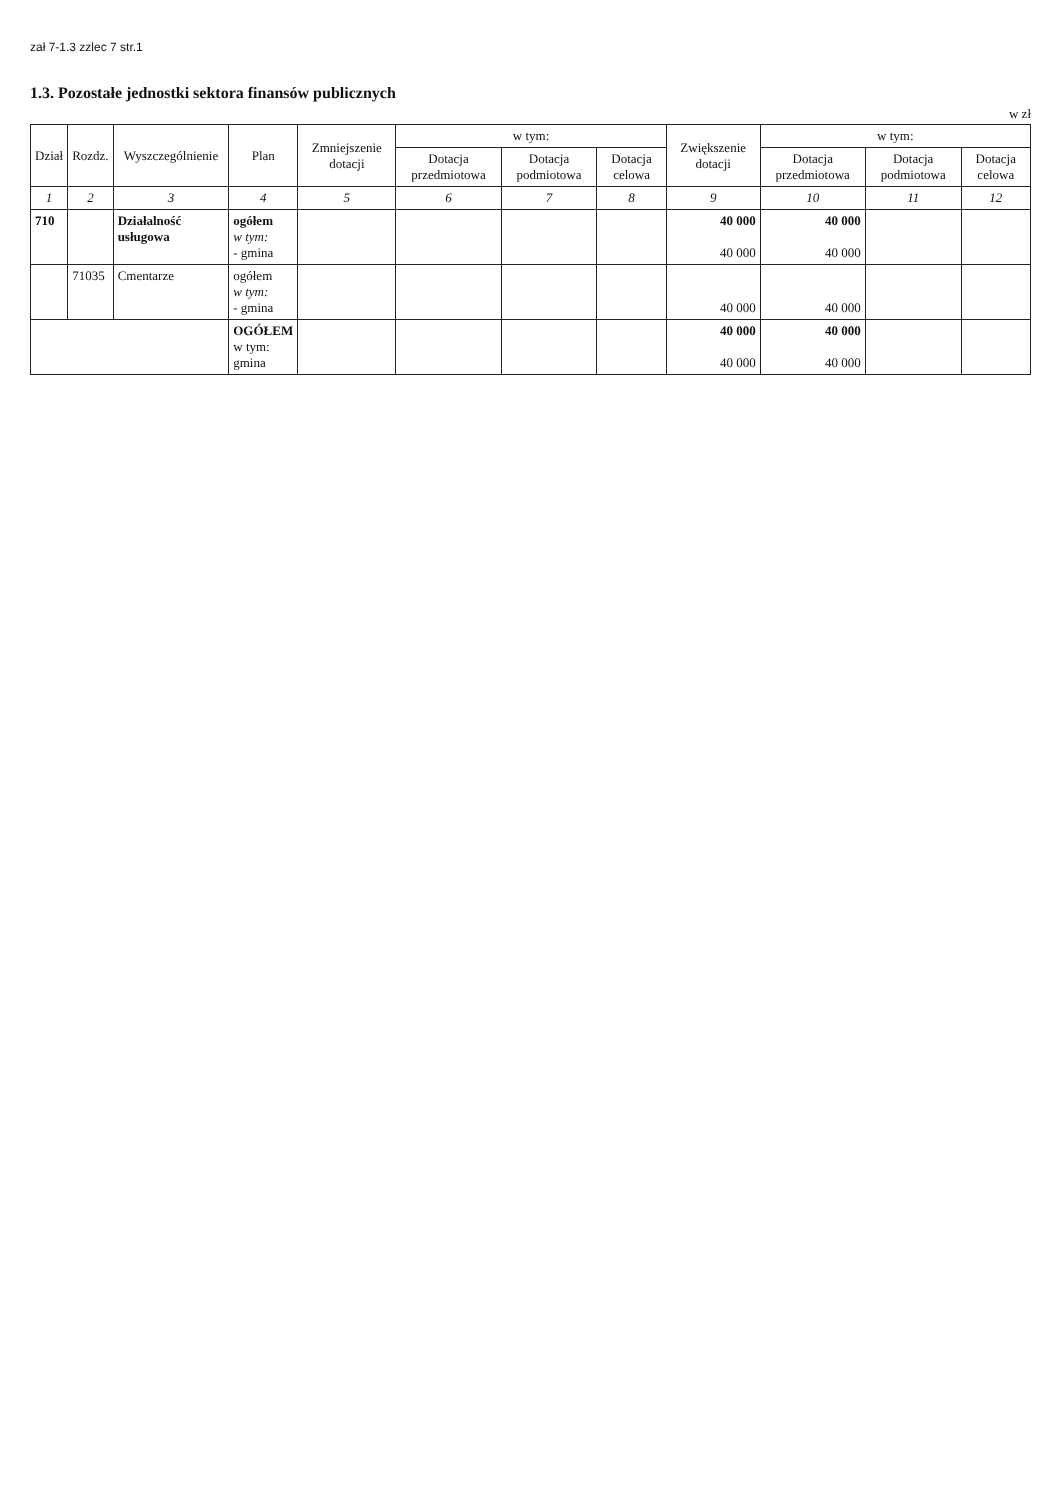zał 7-1.3 zzlec 7 str.1
1.3. Pozostałe jednostki sektora finansów publicznych
w zł
| Dział | Rozdz. | Wyszczególnienie | Plan | Zmniejszenie dotacji | w tym: | | | Zwiększenie dotacji | w tym: | | |
| --- | --- | --- | --- | --- | --- | --- | --- | --- | --- | --- | --- |
| | | | | | Dotacja przedmiotowa | Dotacja podmiotowa | Dotacja celowa | | Dotacja przedmiotowa | Dotacja podmiotowa | Dotacja celowa |
| 1 | 2 | 3 | 4 | 5 | 6 | 7 | 8 | 9 | 10 | 11 | 12 |
| 710 | | Działalność usługowa | ogółem w tym: - gmina | | | | | 40 000 40 000 | 40 000 40 000 | | |
| | 71035 | Cmentarze | ogółem w tym: - gmina | | | | | 40 000 | 40 000 | | |
| | | | OGÓŁEM w tym: gmina | | | | | 40 000 40 000 | 40 000 40 000 | | |